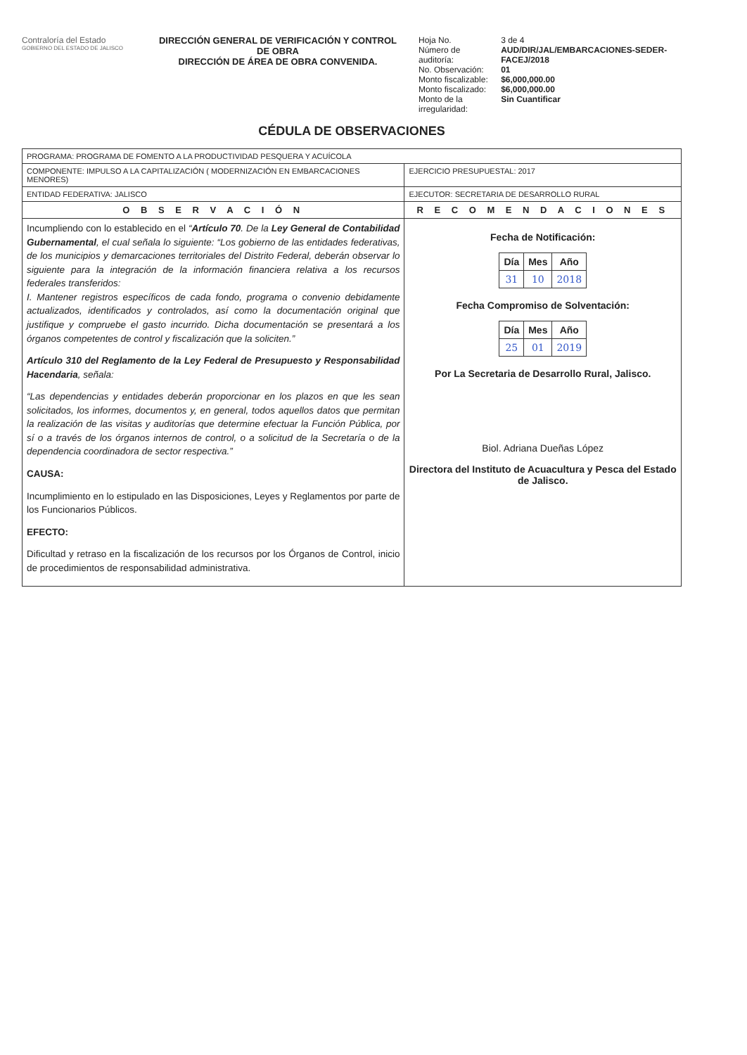Contraloría del Estado
GOBIERNO DEL ESTADO DE JALISCO
DIRECCIÓN GENERAL DE VERIFICACIÓN Y CONTROL DE OBRA
DIRECCIÓN DE ÁREA DE OBRA CONVENIDA.
| Hoja No. | 3 de 4 |
| Número de auditoría: | AUD/DIR/JAL/EMBARCACIONES-SEDER-FACEJ/2018 |
| No. Observación: | 01 |
| Monto fiscalizable: | $6,000,000.00 |
| Monto fiscalizado: | $6,000,000.00 |
| Monto de la irregularidad: | Sin Cuantificar |
CÉDULA DE OBSERVACIONES
| PROGRAMA: PROGRAMA DE FOMENTO A LA PRODUCTIVIDAD PESQUERA Y ACUÍCOLA | |
| COMPONENTE: IMPULSO A LA CAPITALIZACIÓN ( MODERNIZACIÓN EN EMBARCACIONES MENORES) | EJERCICIO PRESUPUESTAL: 2017 |
| ENTIDAD FEDERATIVA: JALISCO | EJECUTOR: SECRETARIA DE DESARROLLO RURAL |
| O B S E R V A C I Ó N | R E C O M E N D A C I O N E S |
| Incumpliendo con lo establecido en el “ Artículo 70 . De la Ley General de Contabilidad Gubernamental , el cual señala lo siguiente: “Los gobierno de las entidades federativas, de los municipios y demarcaciones territoriales del Distrito Federal, deberán observar lo siguiente para la integración de la información financiera relativa a los recursos federales transferidos: I. Mantener registros específicos de cada fondo, programa o convenio debidamente actualizados, identificados y controlados, así como la documentación original que justifique y compruebe el gasto incurrido. Dicha documentación se presentará a los órganos competentes de control y fiscalización que la soliciten.” Artículo 310 del Reglamento de la Ley Federal de Presupuesto y Responsabilidad Hacendaria , señala: “Las dependencias y entidades deberán proporcionar en los plazos en que les sean solicitados, los informes, documentos y, en general, todos aquellos datos que permitan la realización de las visitas y auditorías que determine efectuar la Función Pública, por sí o a través de los órganos internos de control, o a solicitud de la Secretaría o de la dependencia coordinadora de sector respectiva.” CAUSA: Incumplimiento en lo estipulado en las Disposiciones, Leyes y Reglamentos por parte de los Funcionarios Públicos. EFECTO: Dificultad y retraso en la fiscalización de los recursos por los Órganos de Control, inicio de procedimientos de responsabilidad administrativa. | Fecha de Notificación: / Día / Mes / Año / / --- / --- / --- / / 31 / 10 / 2018 / Fecha Compromiso de Solventación: / Día / Mes / Año / / --- / --- / --- / / 25 / 01 / 2019 / Por La Secretaria de Desarrollo Rural, Jalisco. Biol. Adriana Dueñas López Directora del Instituto de Acuacultura y Pesca del Estado de Jalisco. |